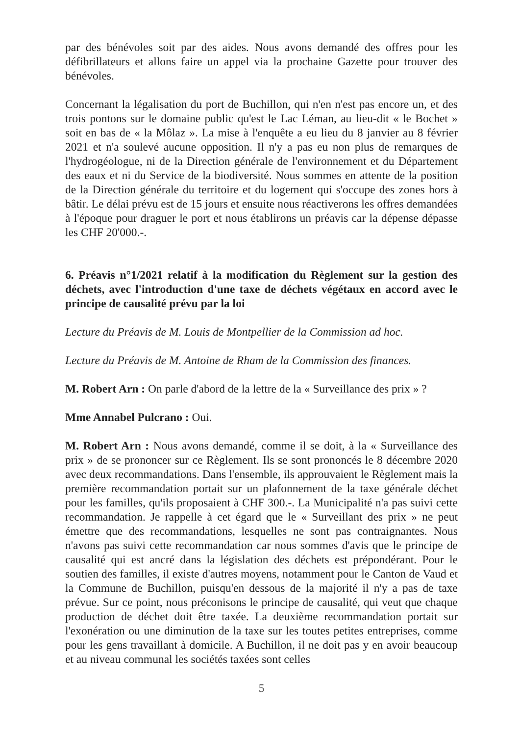par des bénévoles soit par des aides. Nous avons demandé des offres pour les défibrillateurs et allons faire un appel via la prochaine Gazette pour trouver des bénévoles.
Concernant la légalisation du port de Buchillon, qui n'en n'est pas encore un, et des trois pontons sur le domaine public qu'est le Lac Léman, au lieu-dit « le Bochet » soit en bas de « la Môlaz ». La mise à l'enquête a eu lieu du 8 janvier au 8 février 2021 et n'a soulevé aucune opposition. Il n'y a pas eu non plus de remarques de l'hydrogéologue, ni de la Direction générale de l'environnement et du Département des eaux et ni du Service de la biodiversité. Nous sommes en attente de la position de la Direction générale du territoire et du logement qui s'occupe des zones hors à bâtir. Le délai prévu est de 15 jours et ensuite nous réactiverons les offres demandées à l'époque pour draguer le port et nous établirons un préavis car la dépense dépasse les CHF 20'000.-.
6. Préavis n°1/2021 relatif à la modification du Règlement sur la gestion des déchets, avec l'introduction d'une taxe de déchets végétaux en accord avec le principe de causalité prévu par la loi
Lecture du Préavis de M. Louis de Montpellier de la Commission ad hoc.
Lecture du Préavis de M. Antoine de Rham de la Commission des finances.
M. Robert Arn : On parle d'abord de la lettre de la « Surveillance des prix » ?
Mme Annabel Pulcrano : Oui.
M. Robert Arn : Nous avons demandé, comme il se doit, à la « Surveillance des prix » de se prononcer sur ce Règlement. Ils se sont prononcés le 8 décembre 2020 avec deux recommandations. Dans l'ensemble, ils approuvaient le Règlement mais la première recommandation portait sur un plafonnement de la taxe générale déchet pour les familles, qu'ils proposaient à CHF 300.-. La Municipalité n'a pas suivi cette recommandation. Je rappelle à cet égard que le « Surveillant des prix » ne peut émettre que des recommandations, lesquelles ne sont pas contraignantes. Nous n'avons pas suivi cette recommandation car nous sommes d'avis que le principe de causalité qui est ancré dans la législation des déchets est prépondérant. Pour le soutien des familles, il existe d'autres moyens, notamment pour le Canton de Vaud et la Commune de Buchillon, puisqu'en dessous de la majorité il n'y a pas de taxe prévue. Sur ce point, nous préconisons le principe de causalité, qui veut que chaque production de déchet doit être taxée. La deuxième recommandation portait sur l'exonération ou une diminution de la taxe sur les toutes petites entreprises, comme pour les gens travaillant à domicile. A Buchillon, il ne doit pas y en avoir beaucoup et au niveau communal les sociétés taxées sont celles
5